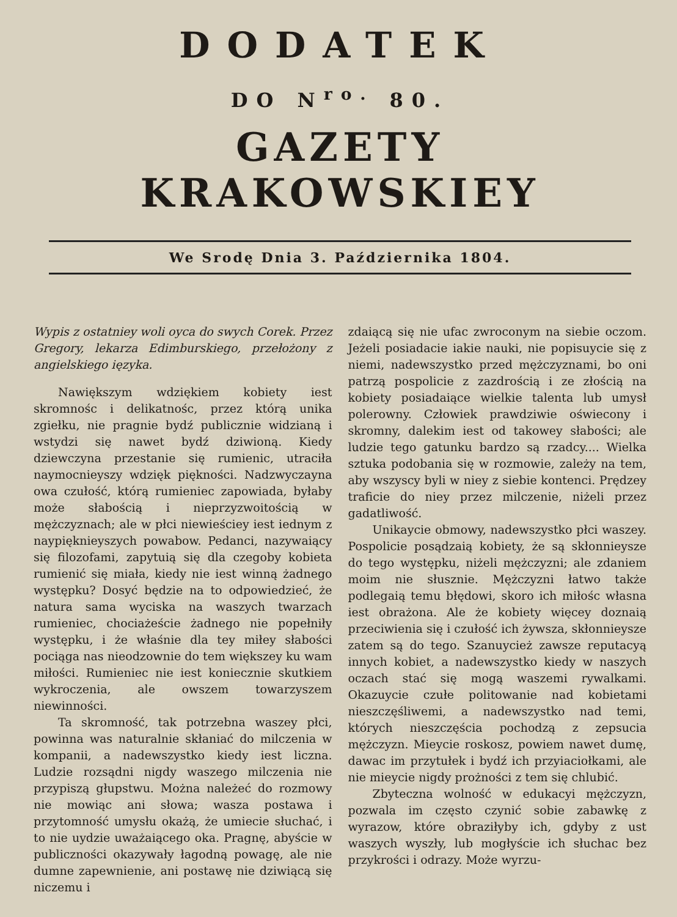DODATEK
DO N<sup>ro.</sup> 80.
GAZETY KRAKOWSKIEY
We Srodę Dnia 3. Października 1804.
Wypis z ostatniey woli oyca do swych Corek. Przez Gregory, lekarza Edimburskiego, przełożony z angielskiego ięzyka.
Nawiększym wdziękiem kobiety iest skromnośc i delikatnośc, przez którą unika zgiełku, nie pragnie bydź publicznie widzianą i wstydzi się nawet bydź dziwioną. Kiedy dziewczyna przestanie się rumienic, utraciła naymocnieyszy wdzięk piękności. Nadzwyczayna owa czułość, którą rumieniec zapowiada, byłaby może słabością i nieprzyzwoitością w mężczyznach; ale w płci niewieściey iest iednym z naypięknieyszych powabow. Pedanci, nazywaiący się filozofami, zapytuią się dla czegoby kobieta rumienić się miała, kiedy nie iest winną żadnego występku? Dosyć będzie na to odpowiedzieć, że natura sama wyciska na waszych twarzach rumieniec, chociażeście żadnego nie popełniły występku, i że właśnie dla tey miłey słabości pociąga nas nieodzownie do tem większey ku wam miłości. Rumieniec nie iest koniecznie skutkiem wykroczenia, ale owszem towarzyszem niewinności.
Ta skromność, tak potrzebna waszey płci, powinna was naturalnie skłaniać do milczenia w kompanii, a nadewszystko kiedy iest liczna. Ludzie rozsądni nigdy waszego milczenia nie przypiszą głupstwu. Można należeć do rozmowy nie mowiąc ani słowa; wasza postawa i przytomność umysłu okażą, że umiecie słuchać, i to nie uydzie uważaiącego oka. Pragnę, abyście w publiczności okazywały łagodną powagę, ale nie dumne zapewnienie, ani postawę nie dziwiącą się niczemu i
zdaiącą się nie ufac zwroconym na siebie oczom. Jeżeli posiadacie iakie nauki, nie popisuycie się z niemi, nadewszystko przed mężczyznami, bo oni patrzą pospolicie z zazdrością i ze złością na kobiety posiadaiące wielkie talenta lub umysł polerowny. Człowiek prawdziwie oświecony i skromny, dalekim iest od takowey słabości; ale ludzie tego gatunku bardzo są rzadcy.... Wielka sztuka podobania się w rozmowie, zależy na tem, aby wszyscy byli w niey z siebie kontenci. Prędzey traficie do niey przez milczenie, niżeli przez gadatliwość.
Unikaycie obmowy, nadewszystko płci waszey. Pospolicie posądzaią kobiety, że są skłonnieysze do tego występku, niżeli mężczyzni; ale zdaniem moim nie słusznie. Mężczyzni łatwo także podlegaią temu błędowi, skoro ich miłośc własna iest obrażona. Ale że kobiety więcey doznaią przeciwienia się i czułość ich żywsza, skłonnieysze zatem są do tego. Szanuycież zawsze reputacyą innych kobiet, a nadewszystko kiedy w naszych oczach stać się mogą waszemi rywalkami. Okazuycie czułe politowanie nad kobietami nieszczęśliwemi, a nadewszystko nad temi, których nieszczęścia pochodzą z zepsucia mężczyzn. Mieycie roskosz, powiem nawet dumę, dawac im przytułek i bydź ich przyiaciołkami, ale nie mieycie nigdy prożności z tem się chlubić.
Zbyteczna wolność w edukacyi mężczyzn, pozwala im często czynić sobie zabawkę z wyrazow, które obraziłyby ich, gdyby z ust waszych wyszły, lub mogłyście ich słuchac bez przykrości i odrazy. Może wyrzu-